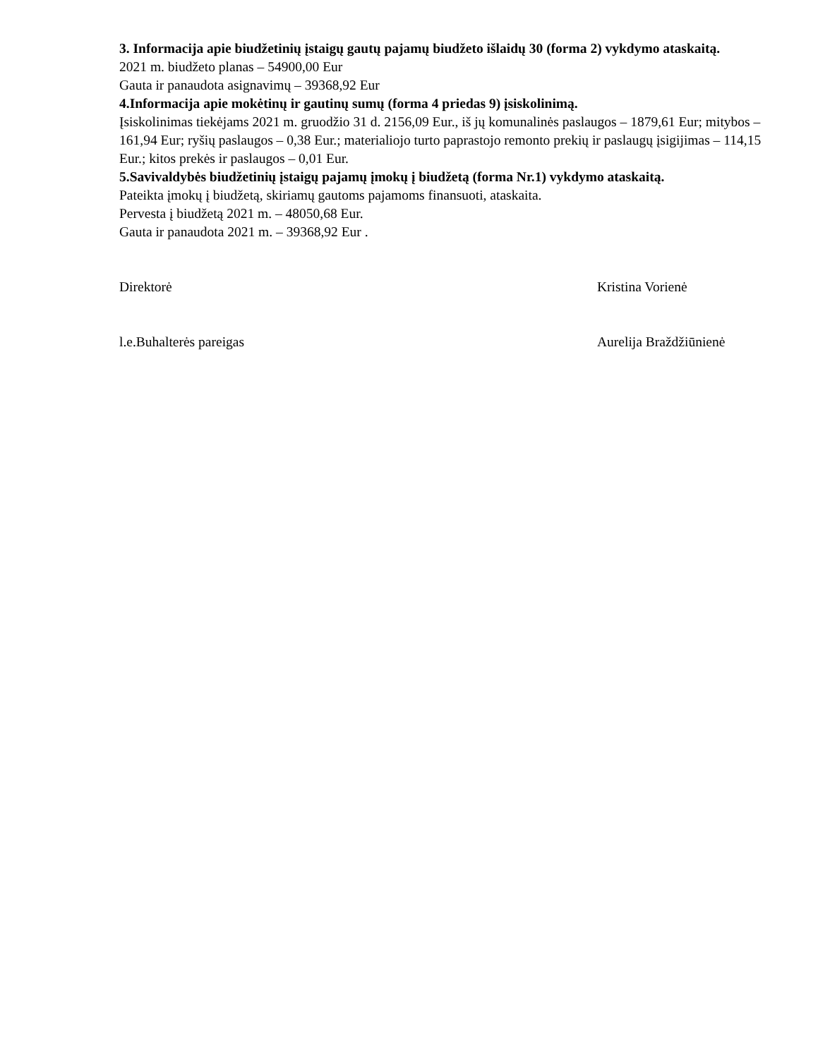3. Informacija apie biudžetinių įstaigų gautų pajamų biudžeto išlaidų 30 (forma 2) vykdymo ataskaitą.
2021 m. biudžeto planas – 54900,00 Eur
Gauta ir panaudota asignavimų – 39368,92 Eur
4.Informacija apie mokėtinų ir gautinų sumų (forma 4 priedas 9) įsiskolinimą.
Įsiskolinimas tiekėjams 2021 m. gruodžio 31 d. 2156,09 Eur., iš jų komunalinės paslaugos – 1879,61 Eur; mitybos – 161,94 Eur; ryšių paslaugos – 0,38 Eur.; materialiojo turto paprastojo remonto prekių ir paslaugų įsigijimas – 114,15 Eur.; kitos prekės ir paslaugos – 0,01 Eur.
5.Savivaldybės biudžetinių įstaigų pajamų įmokų į biudžetą (forma Nr.1) vykdymo ataskaitą.
Pateikta įmokų į biudžetą, skiriamų gautoms pajamoms finansuoti, ataskaita.
Pervesta į biudžetą 2021 m. – 48050,68 Eur.
Gauta ir panaudota 2021 m. – 39368,92 Eur .
Direktorė Kristina Vorienė
l.e.Buhalterės pareigas Aurelija Braždžiūnienė